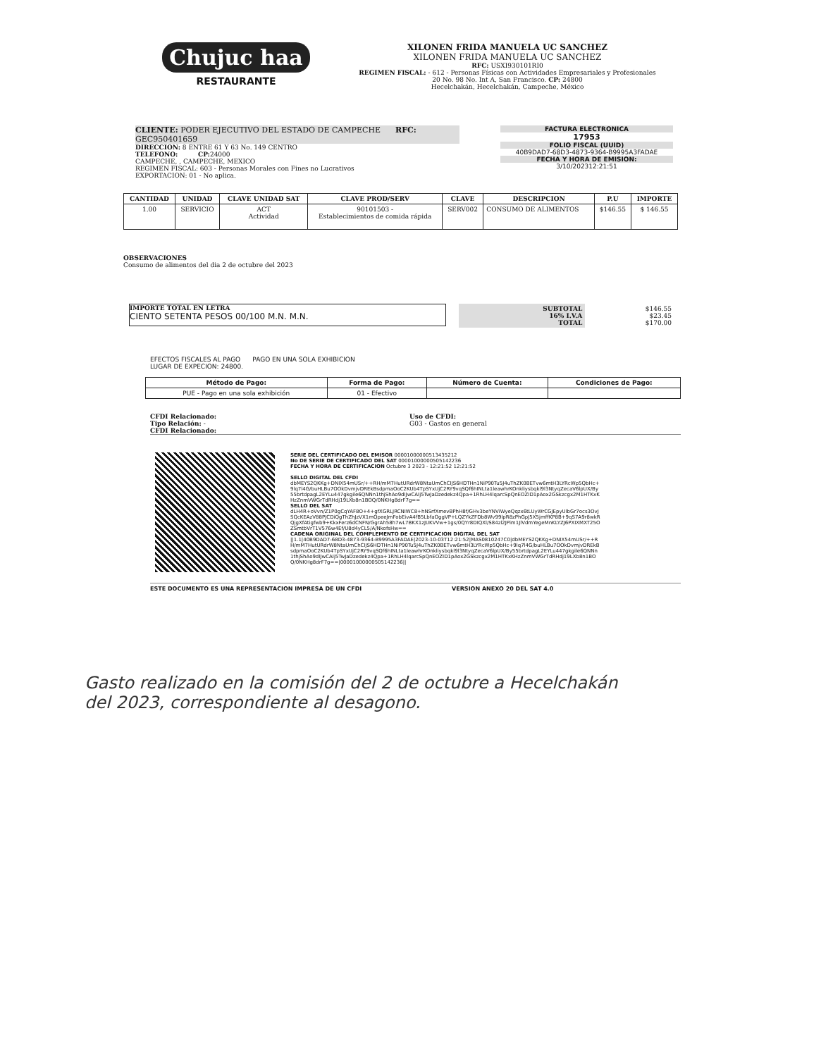Chujuc haa
RESTAURANTE
XILONEN FRIDA MANUELA UC SANCHEZ
XILONEN FRIDA MANUELA UC SANCHEZ
RFC: USXI930101RI0
REGIMEN FISCAL: - 612 - Personas Físicas con Actividades Empresariales y Profesionales
20 No. 98 No. Int A, San Francisco. CP: 24800
Hecelchakán, Hecelchakán, Campeche, México
CLIENTE: PODER EJECUTIVO DEL ESTADO DE CAMPECHE RFC:
GEC950401659
DIRECCION: 8 ENTRE 61 Y 63 No. 149 CENTRO
TELEFONO: CP: 24000
CAMPECHE, , CAMPECHE, MEXICO
REGIMEN FISCAL: 603 - Personas Morales con Fines no Lucrativos
EXPORTACION: 01 - No aplica.
FACTURA ELECTRONICA
17953
FOLIO FISCAL (UUID)
40B9DAD7-68D3-4873-9364-B9995A3FADAE
FECHA Y HORA DE EMISION:
3/10/202312:21:51
| CANTIDAD | UNIDAD | CLAVE UNIDAD SAT | CLAVE PROD/SERV | CLAVE | DESCRIPCION | P.U | IMPORTE |
| --- | --- | --- | --- | --- | --- | --- | --- |
| 1.00 | SERVICIO | ACT Actividad | 90101503 - Establecimientos de comida rápida | SERV002 | CONSUMO DE ALIMENTOS | $146.55 | $ 146.55 |
OBSERVACIONES
Consumo de alimentos del dia 2 de octubre del 2023
IMPORTE TOTAL EN LETRA
CIENTO SETENTA PESOS 00/100 M.N. M.N.
| SUBTOTAL 16% I.V.A TOTAL | $146.55 $23.45 $170.00 |
EFECTOS FISCALES AL PAGO PAGO EN UNA SOLA EXHIBICION
LUGAR DE EXPECION: 24800.
| Método de Pago: | Forma de Pago: | Número de Cuenta: | Condiciones de Pago: |
| --- | --- | --- | --- |
| PUE - Pago en una sola exhibición | 01 - Efectivo | | |
CFDI Relacionado:
Tipo Relación: -
CFDI Relacionado:
Uso de CFDI:
G03 - Gastos en general
SERIE DEL CERTIFICADO DEL EMISOR 00001000000513435212
No DE SERIE DE CERTIFICADO DEL SAT 00001000000505142236
FECHA Y HORA DE CERTIFICACION Octubre 3 2023 - 12:21:52 12:21:52
SELLO DIGITAL DEL CFDI
dbMEYS2QKKg+DNIX54mUSr/++RH/mM7HutURdrW8NtaUmChCIJS6HDTHn1NiP90Tu5J4uThZK0BETvw6mtH3LYRcWp5QbHc+9lq7l4G/buHLBu7OOkDvmjvDREkBsdpmaOoC2KUb4TpSYxUjC2RY9vqSQf6hINLta1leawhrKOnkliysbqkl9l3NtyqZecaV6lpUX/By55brtdpagL2EYLu447gkgile6QNNn1thjShAo9dIJwCAIj5TwJaDzedekz4Qpa+1RhLH4lqarcSpQnEOZID1pAox2GSkzcgx2M1HTKxKHzZnmVWGrTdRHdj19LXb8n1BOQ/0NKHg8drF7g==
SELLO DEL SAT
dLH4R+oVvn/Z1P0gCqYAF8O+4+gfXGRLJRCNIWC8+hNSrfXmevBPhH8f/GHv3beYNViWyeQqzx6tLUyWrCGJEpyUlbGr7ocs3OvJSQcKEAzV88PJCDiQgThZhJzVX1mQpeeJmFobEivA4fB5LbfaOggVP+LQZYkZFDb8Wv99lpR8zPhGpJ5X5jmffKP8B+9qS7A9r8wkRQjgXfAtigfwb9+KkxFerz6dCNFN/GgrAh58h7wL7BKX1zJUKVVw+1gs/0QYr8DIQXl/S84zl2JPim1JlVdmYegeMnKLYZJ6PXIXMXT25OZSmtbVrT1V576w4Ef/U8d4yCL5/A/NkofsHw==
CADENA ORIGINAL DEL COMPLEMENTO DE CERTIFICACION DIGITAL DEL SAT
||1.1|40B9DAD7-68D3-4873-9364-B9995A3FADAE|2023-10-03T12:21:52|MAS0810247C0|dbMEYS2QKKg+DNIX54mUSr/++RH/mM7HutURdrW8NtaUmChCIJS6HDTHn1NiP90Tu5J4uThZK0BETvw6mtH3LYRcWp5QbHc+9lq7l4G/buHLBu7OOkDvmjvDREkBsdpmaOoC2KUb4TpSYxUjC2RY9vqSQf6hINLta1leawhrKOnkliysbqkl9l3NtyqZecaV6lpUX/By55brtdpagL2EYLu447gkgile6QNNn1thjShAo9dIJwCAIj5TwJaDzedekz4Qpa+1RhLH4lqarcSpQnEOZID1pAox2GSkzcgx2M1HTKxKHzZnmVWGrTdRHdj19LXb8n1BOQ/0NKHg8drF7g==|00001000000505142236||
ESTE DOCUMENTO ES UNA REPRESENTACION IMPRESA DE UN CFDI VERSION ANEXO 20 DEL SAT 4.0
Gasto realizado en la comisión del 2 de octubre a Hecelchakán
del 2023, correspondiente al desagono.